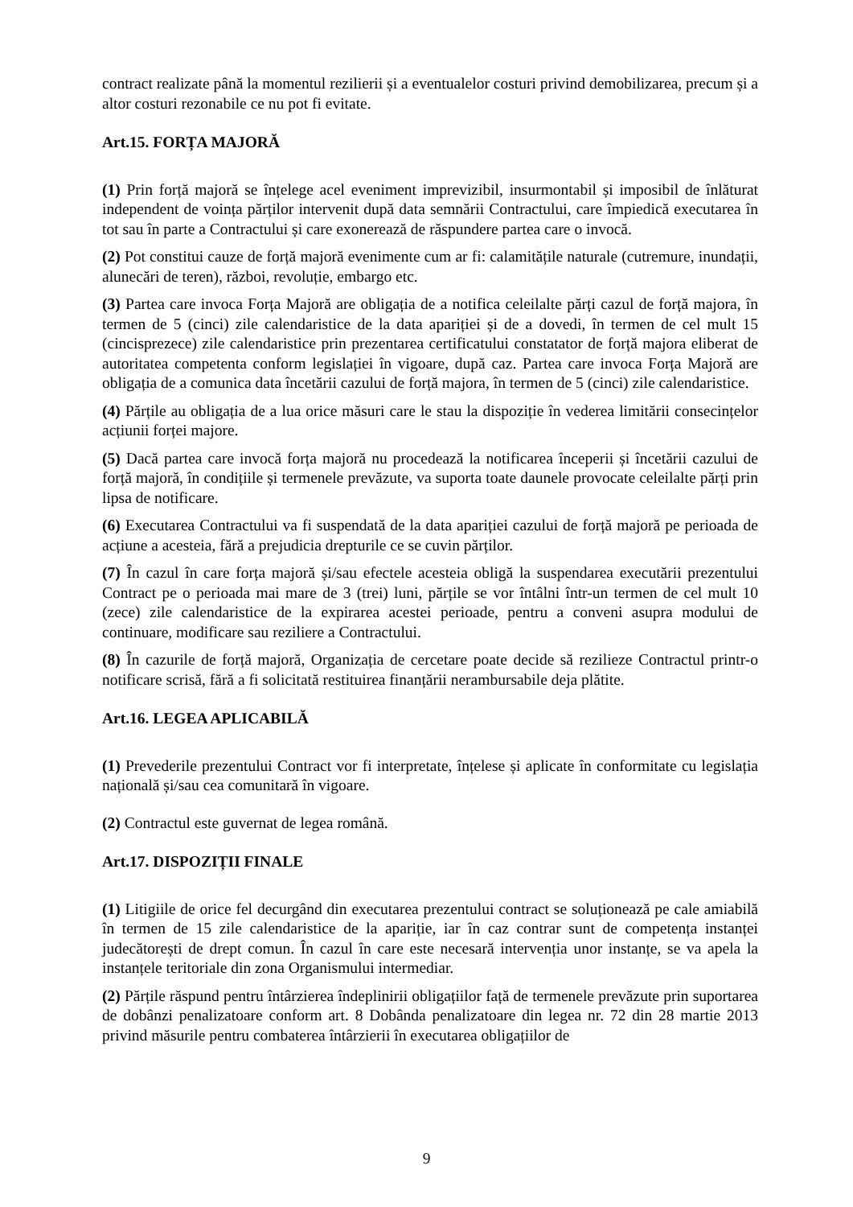contract realizate până la momentul rezilierii și a eventualelor costuri privind demobilizarea, precum și a altor costuri rezonabile ce nu pot fi evitate.
Art.15. FORȚA MAJORĂ
(1) Prin forță majoră se înțelege acel eveniment imprevizibil, insurmontabil și imposibil de înlăturat independent de voința părților intervenit după data semnării Contractului, care împiedică executarea în tot sau în parte a Contractului și care exonerează de răspundere partea care o invocă.
(2) Pot constitui cauze de forță majoră evenimente cum ar fi: calamitățile naturale (cutremure, inundații, alunecări de teren), război, revoluție, embargo etc.
(3) Partea care invoca Forța Majoră are obligația de a notifica celeilalte părți cazul de forță majora, în termen de 5 (cinci) zile calendaristice de la data apariției și de a dovedi, în termen de cel mult 15 (cincisprezece) zile calendaristice prin prezentarea certificatului constatator de forță majora eliberat de autoritatea competenta conform legislației în vigoare, după caz. Partea care invoca Forța Majoră are obligația de a comunica data încetării cazului de forță majora, în termen de 5 (cinci) zile calendaristice.
(4) Părțile au obligația de a lua orice măsuri care le stau la dispoziție în vederea limitării consecințelor acțiunii forței majore.
(5) Dacă partea care invocă forța majoră nu procedează la notificarea începerii și încetării cazului de forță majoră, în condițiile și termenele prevăzute, va suporta toate daunele provocate celeilalte părți prin lipsa de notificare.
(6) Executarea Contractului va fi suspendată de la data apariției cazului de forță majoră pe perioada de acțiune a acesteia, fără a prejudicia drepturile ce se cuvin părților.
(7) În cazul în care forța majoră și/sau efectele acesteia obligă la suspendarea executării prezentului Contract pe o perioada mai mare de 3 (trei) luni, părțile se vor întâlni într-un termen de cel mult 10 (zece) zile calendaristice de la expirarea acestei perioade, pentru a conveni asupra modului de continuare, modificare sau reziliere a Contractului.
(8) În cazurile de forță majoră, Organizația de cercetare poate decide să rezilieze Contractul printr-o notificare scrisă, fără a fi solicitată restituirea finanțării nerambursabile deja plătite.
Art.16. LEGEA APLICABILĂ
(1) Prevederile prezentului Contract vor fi interpretate, înțelese și aplicate în conformitate cu legislația națională și/sau cea comunitară în vigoare.
(2) Contractul este guvernat de legea română.
Art.17. DISPOZIȚII FINALE
(1) Litigiile de orice fel decurgând din executarea prezentului contract se soluționează pe cale amiabilă în termen de 15 zile calendaristice de la apariție, iar în caz contrar sunt de competența instanței judecătorești de drept comun. În cazul în care este necesară intervenția unor instanțe, se va apela la instanțele teritoriale din zona Organismului intermediar.
(2) Părțile răspund pentru întârzierea îndeplinirii obligațiilor față de termenele prevăzute prin suportarea de dobânzi penalizatoare conform art. 8 Dobânda penalizatoare din legea nr. 72 din 28 martie 2013 privind măsurile pentru combaterea întârzierii în executarea obligațiilor de
9